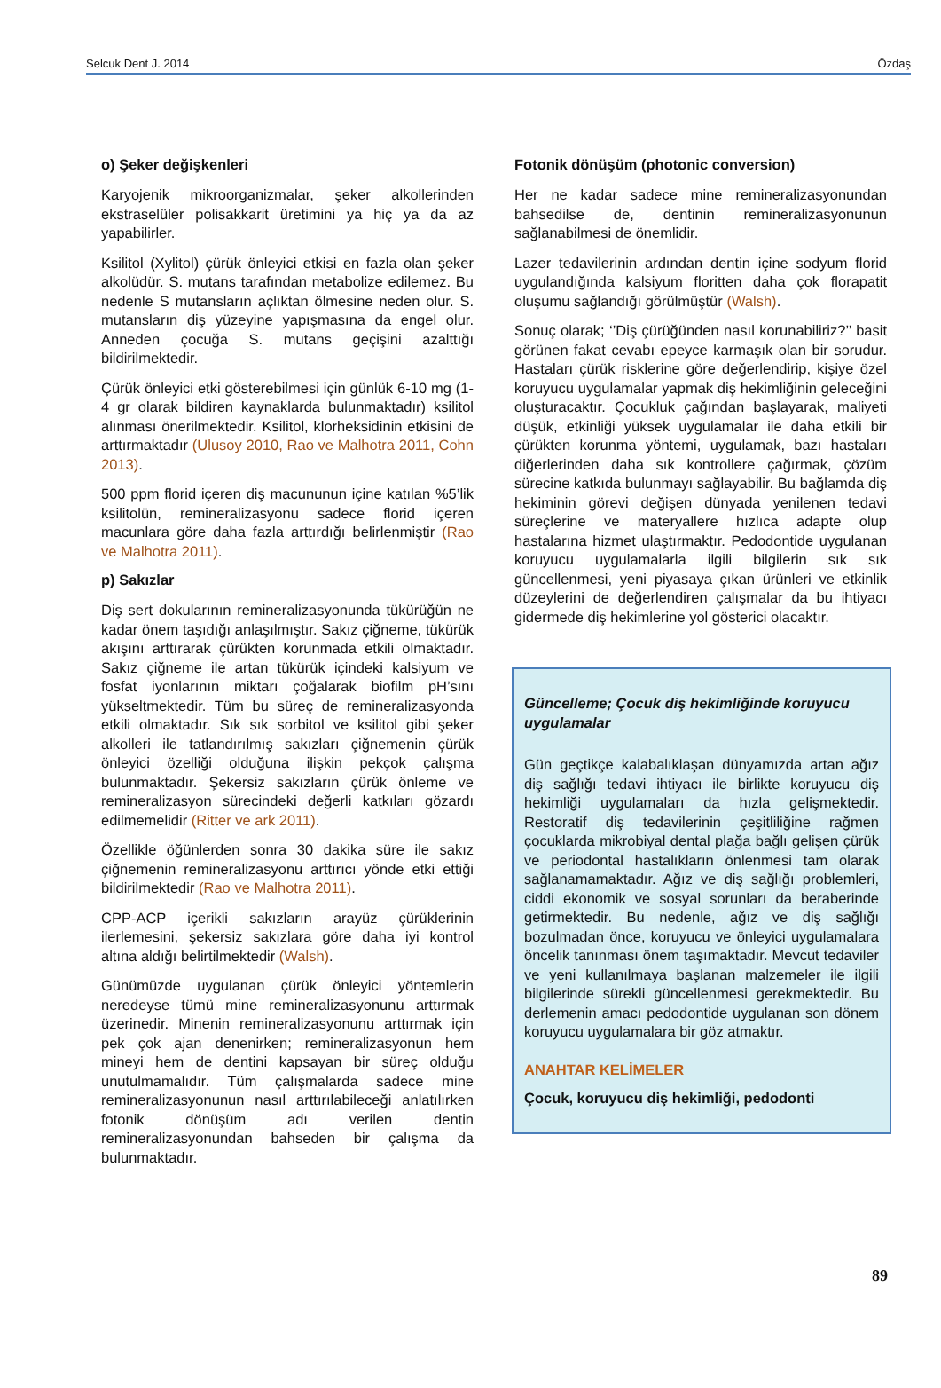Selcuk Dent J. 2014 Özdaş
o) Şeker değişkenleri
Karyojenik mikroorganizmalar, şeker alkollerinden ekstraselüler polisakkarit üretimini ya hiç ya da az yapabilirler.
Ksilitol (Xylitol) çürük önleyici etkisi en fazla olan şeker alkolüdür. S. mutans tarafından metabolize edilemez. Bu nedenle S mutansların açlıktan ölmesine neden olur. S. mutansların diş yüzeyine yapışmasına da engel olur. Anneden çocuğa S. mutans geçişini azalttığı bildirilmektedir.
Çürük önleyici etki gösterebilmesi için günlük 6-10 mg (1-4 gr olarak bildiren kaynaklarda bulunmaktadır) ksilitol alınması önerilmektedir. Ksilitol, klorheksidinin etkisini de arttırmaktadır (Ulusoy 2010, Rao ve Malhotra 2011, Cohn 2013).
500 ppm florid içeren diş macununun içine katılan %5’lik ksilitolün, remineralizasyonu sadece florid içeren macunlara göre daha fazla arttırdığı belirlenmiştir (Rao ve Malhotra 2011).
p) Sakızlar
Diş sert dokularının remineralizasyonunda tükürüğün ne kadar önem taşıdığı anlaşılmıştır. Sakız çiğneme, tükürük akışını arttırarak çürükten korunmada etkili olmaktadır. Sakız çiğneme ile artan tükürük içindeki kalsiyum ve fosfat iyonlarının miktarı çoğalarak biofilm pH’sını yükseltmektedir. Tüm bu süreç de remineralizasyonda etkili olmaktadır. Sık sık sorbitol ve ksilitol gibi şeker alkolleri ile tatlandırılmış sakızları çiğnemenin çürük önleyici özelliği olduğuna ilişkin pekçok çalışma bulunmaktadır. Şekersiz sakızların çürük önleme ve remineralizasyon sürecindeki değerli katkıları gözardı edilmemelidir (Ritter ve ark 2011).
Özellikle öğünlerden sonra 30 dakika süre ile sakız çiğnemenin remineralizasyonu arttırıcı yönde etki ettiği bildirilmektedir (Rao ve Malhotra 2011).
CPP-ACP içerikli sakızların arayüz çürüklerinin ilerlemesini, şekersiz sakızlara göre daha iyi kontrol altına aldığı belirtilmektedir (Walsh).
Günümüzde uygulanan çürük önleyici yöntemlerin neredeyse tümü mine remineralizasyonunu arttırmak üzerinedir. Minenin remineralizasyonunu arttırmak için pek çok ajan denenirken; remineralizasyonun hem mineyi hem de dentini kapsayan bir süreç olduğu unutulmamalıdır. Tüm çalışmalarda sadece mine remineralizasyonunun nasıl arttırılabileceği anlatılırken fotonik dönüşüm adı verilen dentin remineralizasyonundan bahseden bir çalışma da bulunmaktadır.
Fotonik dönüşüm (photonic conversion)
Her ne kadar sadece mine remineralizasyonundan bahsedilse de, dentinin remineralizasyonunun sağlanabilmesi de önemlidir.
Lazer tedavilerinin ardından dentin içine sodyum florid uygulandığında kalsiyum floritten daha çok florapatit oluşumu sağlandığı görülmüştür (Walsh).
Sonuç olarak; ‘’Diş çürüğünden nasıl korunabiliriz?’’ basit görünen fakat cevabı epeyce karmaşık olan bir sorudur. Hastaları çürük risklerine göre değerlendirip, kişiye özel koruyucu uygulamalar yapmak diş hekimliğinin geleceğini oluşturacaktır. Çocukluk çağından başlayarak, maliyeti düşük, etkinliği yüksek uygulamalar ile daha etkili bir çürükten korunma yöntemi, uygulamak, bazı hastaları diğerlerinden daha sık kontrollere çağırmak, çözüm sürecine katkıda bulunmayı sağlayabilir. Bu bağlamda diş hekiminin görevi değişen dünyada yenilenen tedavi süreçlerine ve materyallere hızlıca adapte olup hastalarına hizmet ulaştırmaktır. Pedodontide uygulanan koruyucu uygulamalarla ilgili bilgilerin sık sık güncellenmesi, yeni piyasaya çıkan ürünleri ve etkinlik düzeylerini de değerlendiren çalışmalar da bu ihtiyacı gidermede diş hekimlerine yol gösterici olacaktır.
Güncelleme; Çocuk diş hekimliğinde koruyucu uygulamalar
Gün geçtikçe kalabalıklaşan dünyamızda artan ağız diş sağlığı tedavi ihtiyacı ile birlikte koruyucu diş hekimliği uygulamaları da hızla gelişmektedir. Restoratif diş tedavilerinin çeşitliliğine rağmen çocuklarda mikrobiyal dental plağa bağlı gelişen çürük ve periodontal hastalıkların önlenmesi tam olarak sağlanamamaktadır. Ağız ve diş sağlığı problemleri, ciddi ekonomik ve sosyal sorunları da beraberinde getirmektedir. Bu nedenle, ağız ve diş sağlığı bozulmadan önce, koruyucu ve önleyici uygulamalara öncelik tanınması önem taşımaktadır. Mevcut tedaviler ve yeni kullanılmaya başlanan malzemeler ile ilgili bilgilerinde sürekli güncellenmesi gerekmektedir. Bu derlemenin amacı pedodontide uygulanan son dönem koruyucu uygulamalara bir göz atmaktır.
ANAHTAR KELİMELER
Çocuk, koruyucu diş hekimliği, pedodonti
89